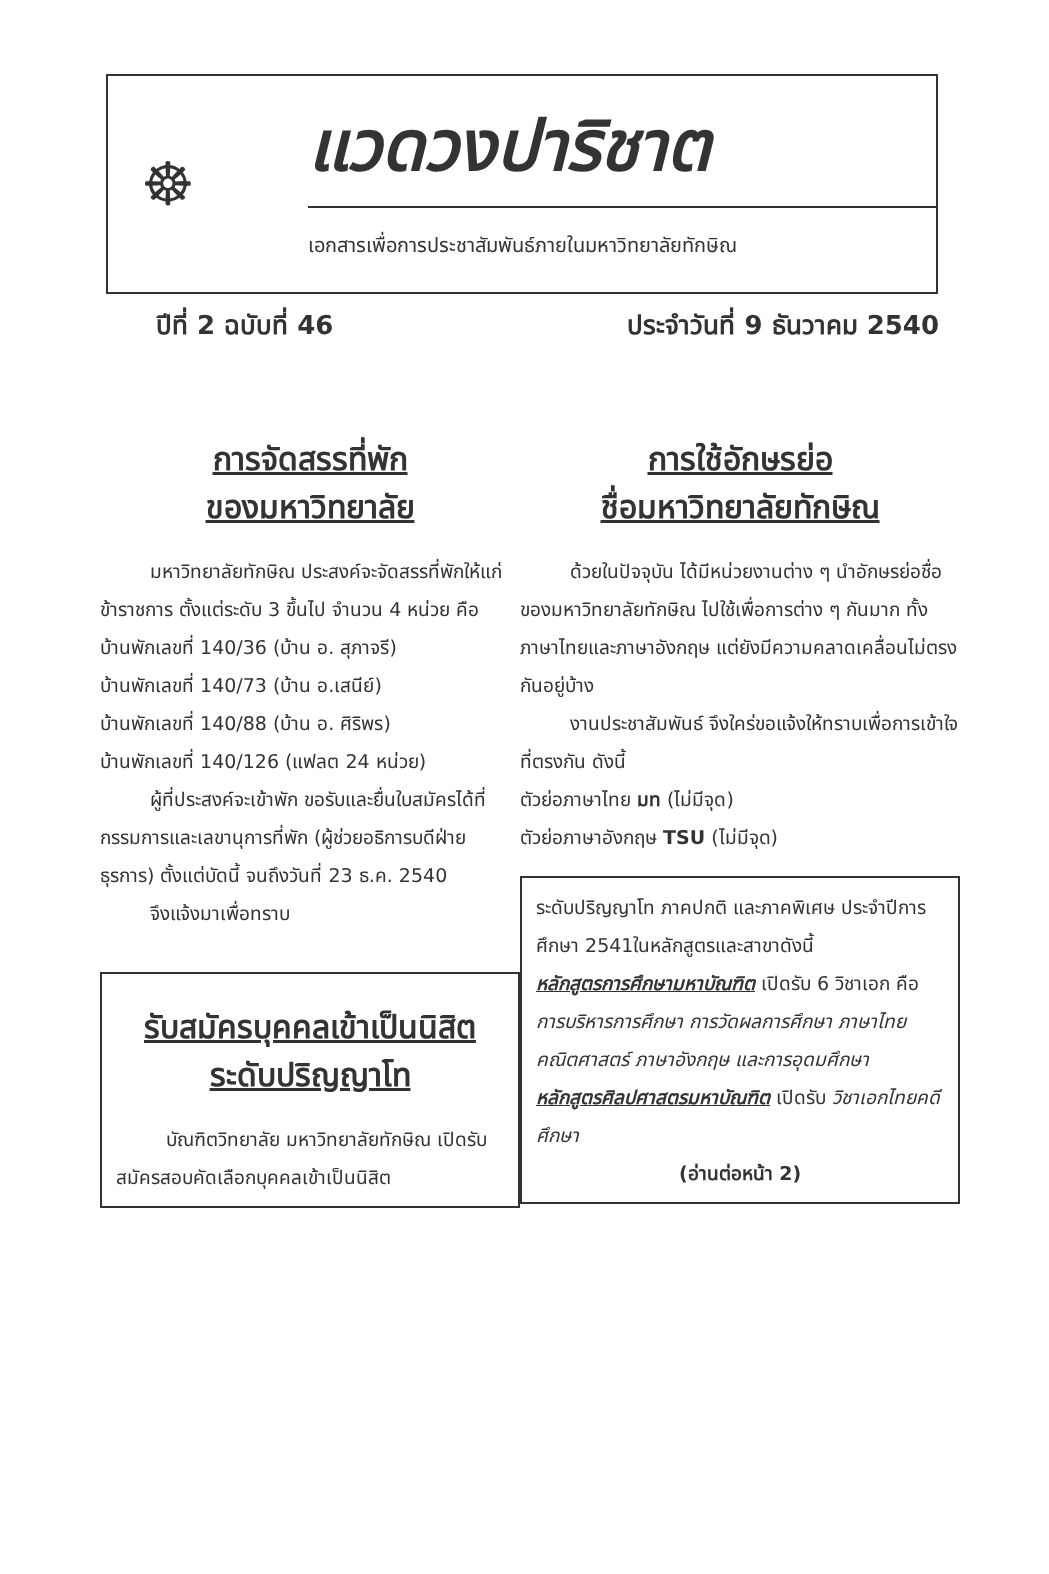☸
แวดวงปาริชาต
เอกสารเพื่อการประชาสัมพันธ์ภายในมหาวิทยาลัยทักษิณ
ปีที่ 2 ฉบับที่ 46 ประจำวันที่ 9 ธันวาคม 2540
การจัดสรรที่พัก
ของมหาวิทยาลัย
มหาวิทยาลัยทักษิณ ประสงค์จะจัดสรรที่พักให้แก่ข้าราชการ ตั้งแต่ระดับ 3 ขึ้นไป จำนวน 4 หน่วย คือ
บ้านพักเลขที่ 140/36 (บ้าน อ. สุภาจรี)
บ้านพักเลขที่ 140/73 (บ้าน อ.เสนีย์)
บ้านพักเลขที่ 140/88 (บ้าน อ. ศิริพร)
บ้านพักเลขที่ 140/126 (แฟลต 24 หน่วย)
ผู้ที่ประสงค์จะเข้าพัก ขอรับและยื่นใบสมัครได้ที่ กรรมการและเลขานุการที่พัก (ผู้ช่วยอธิการบดีฝ่ายธุรการ) ตั้งแต่บัดนี้ จนถึงวันที่ 23 ธ.ค. 2540
จึงแจ้งมาเพื่อทราบ
รับสมัครบุคคลเข้าเป็นนิสิต
ระดับปริญญาโท
บัณฑิตวิทยาลัย มหาวิทยาลัยทักษิณ เปิดรับสมัครสอบคัดเลือกบุคคลเข้าเป็นนิสิต
การใช้อักษรย่อ
ชื่อมหาวิทยาลัยทักษิณ
ด้วยในปัจจุบัน ได้มีหน่วยงานต่าง ๆ นำอักษรย่อชื่อของมหาวิทยาลัยทักษิณ ไปใช้เพื่อการต่าง ๆ กันมาก ทั้งภาษาไทยและภาษาอังกฤษ แต่ยังมีความคลาดเคลื่อนไม่ตรงกันอยู่บ้าง
งานประชาสัมพันธ์ จึงใคร่ขอแจ้งให้ทราบเพื่อการเข้าใจที่ตรงกัน ดังนี้
ตัวย่อภาษาไทย มท (ไม่มีจุด)
ตัวย่อภาษาอังกฤษ TSU (ไม่มีจุด)
ระดับปริญญาโท ภาคปกติ และภาคพิเศษ ประจำปีการศึกษา 2541ในหลักสูตรและสาขาดังนี้
หลักสูตรการศึกษามหาบัณฑิต เปิดรับ 6 วิชาเอก คือ การบริหารการศึกษา การวัดผลการศึกษา ภาษาไทย คณิตศาสตร์ ภาษาอังกฤษ และการอุดมศึกษา
หลักสูตรศิลปศาสตรมหาบัณฑิต เปิดรับ วิชาเอกไทยคดีศึกษา
(อ่านต่อหน้า 2)